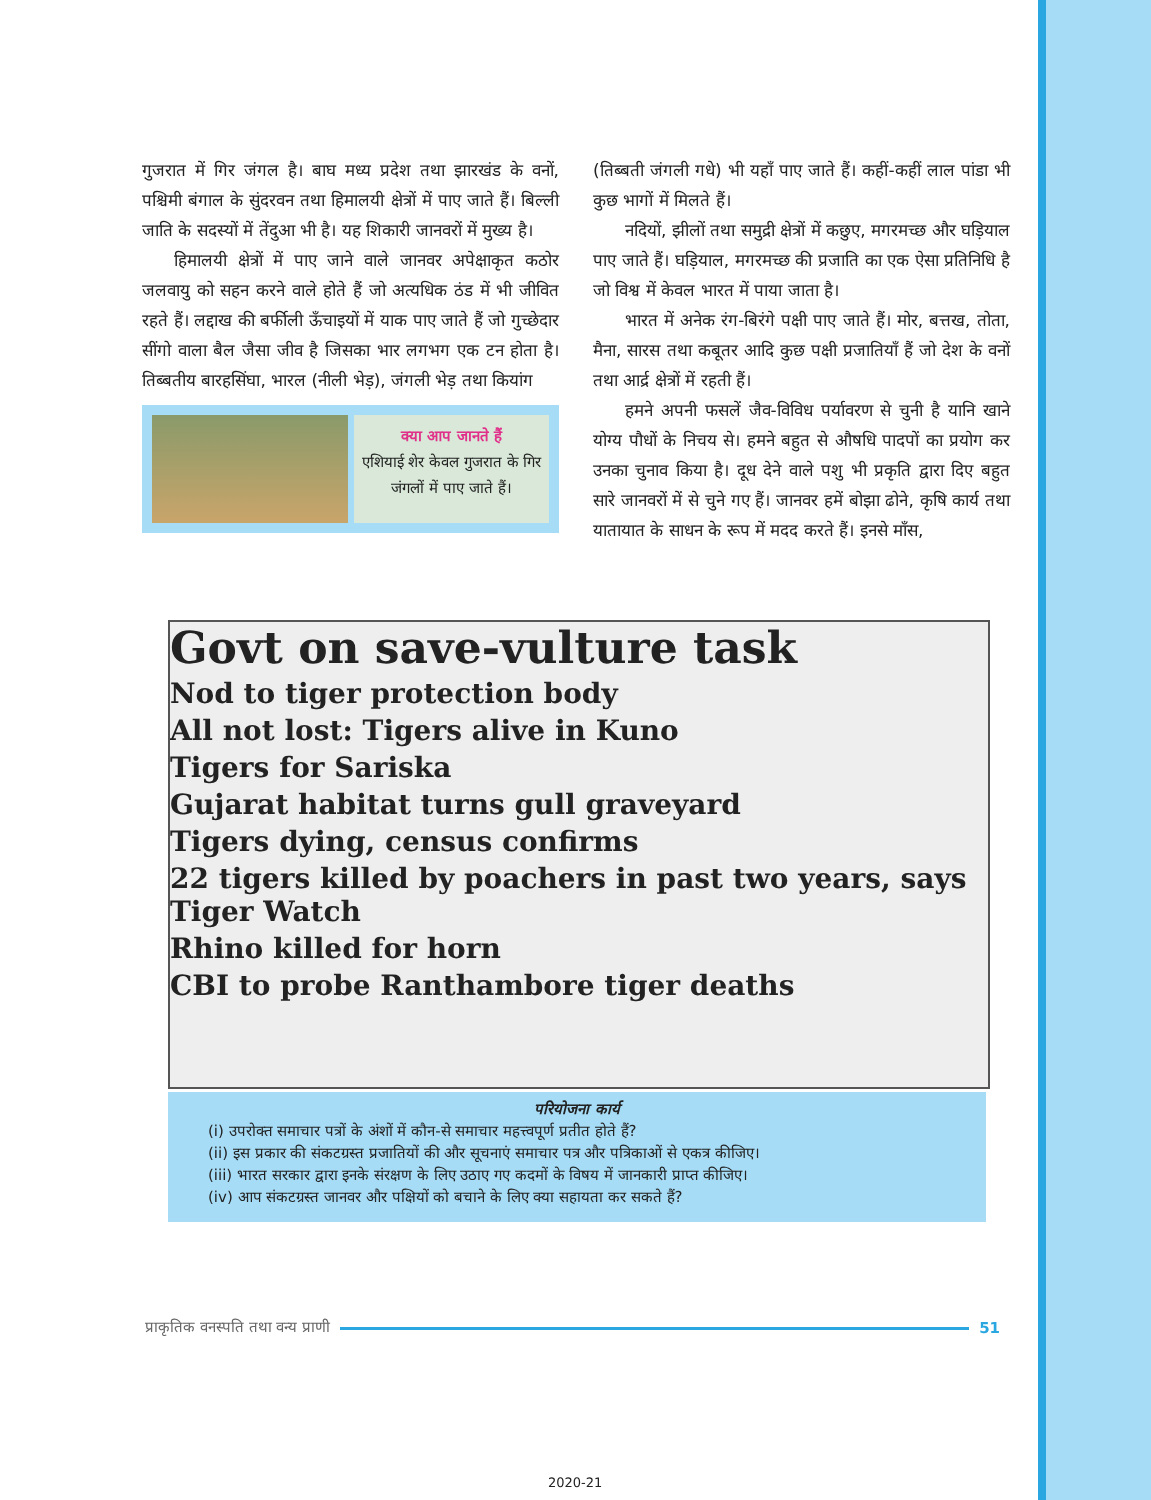गुजरात में गिर जंगल है। बाघ मध्य प्रदेश तथा झारखंड के वनों, पश्चिमी बंगाल के सुंदरवन तथा हिमालयी क्षेत्रों में पाए जाते हैं। बिल्ली जाति के सदस्यों में तेंदुआ भी है। यह शिकारी जानवरों में मुख्य है।
हिमालयी क्षेत्रों में पाए जाने वाले जानवर अपेक्षाकृत कठोर जलवायु को सहन करने वाले होते हैं जो अत्यधिक ठंड में भी जीवित रहते हैं। लद्दाख की बर्फीली ऊँचाइयों में याक पाए जाते हैं जो गुच्छेदार सींगो वाला बैल जैसा जीव है जिसका भार लगभग एक टन होता है। तिब्बतीय बारहसिंघा, भारल (नीली भेड़), जंगली भेड़ तथा कियांग
क्या आप जानते हैं
एशियाई शेर केवल गुजरात के गिर जंगलों में पाए जाते हैं।
(तिब्बती जंगली गधे) भी यहाँ पाए जाते हैं। कहीं-कहीं लाल पांडा भी कुछ भागों में मिलते हैं।
नदियों, झीलों तथा समुद्री क्षेत्रों में कछुए, मगरमच्छ और घड़ियाल पाए जाते हैं। घड़ियाल, मगरमच्छ की प्रजाति का एक ऐसा प्रतिनिधि है जो विश्व में केवल भारत में पाया जाता है।
भारत में अनेक रंग-बिरंगे पक्षी पाए जाते हैं। मोर, बत्तख, तोता, मैना, सारस तथा कबूतर आदि कुछ पक्षी प्रजातियाँ हैं जो देश के वनों तथा आर्द्र क्षेत्रों में रहती हैं।
हमने अपनी फसलें जैव-विविध पर्यावरण से चुनी है यानि खाने योग्य पौधों के निचय से। हमने बहुत से औषधि पादपों का प्रयोग कर उनका चुनाव किया है। दूध देने वाले पशु भी प्रकृति द्वारा दिए बहुत सारे जानवरों में से चुने गए हैं। जानवर हमें बोझा ढोने, कृषि कार्य तथा यातायात के साधन के रूप में मदद करते हैं। इनसे माँस,
Govt on save-vulture task
Nod to tiger protection body
All not lost: Tigers alive in Kuno
Tigers for Sariska
Gujarat habitat turns gull graveyard
Tigers dying, census confirms
22 tigers killed by poachers in past two years, says Tiger Watch
Rhino killed for horn
CBI to probe Ranthambore tiger deaths
परियोजना कार्य
(i) उपरोक्त समाचार पत्रों के अंशों में कौन-से समाचार महत्त्वपूर्ण प्रतीत होते हैं?
(ii) इस प्रकार की संकटग्रस्त प्रजातियों की और सूचनाएं समाचार पत्र और पत्रिकाओं से एकत्र कीजिए।
(iii) भारत सरकार द्वारा इनके संरक्षण के लिए उठाए गए कदमों के विषय में जानकारी प्राप्त कीजिए।
(iv) आप संकटग्रस्त जानवर और पक्षियों को बचाने के लिए क्या सहायता कर सकते हैं?
प्राकृतिक वनस्पति तथा वन्य प्राणी 51
2020-21